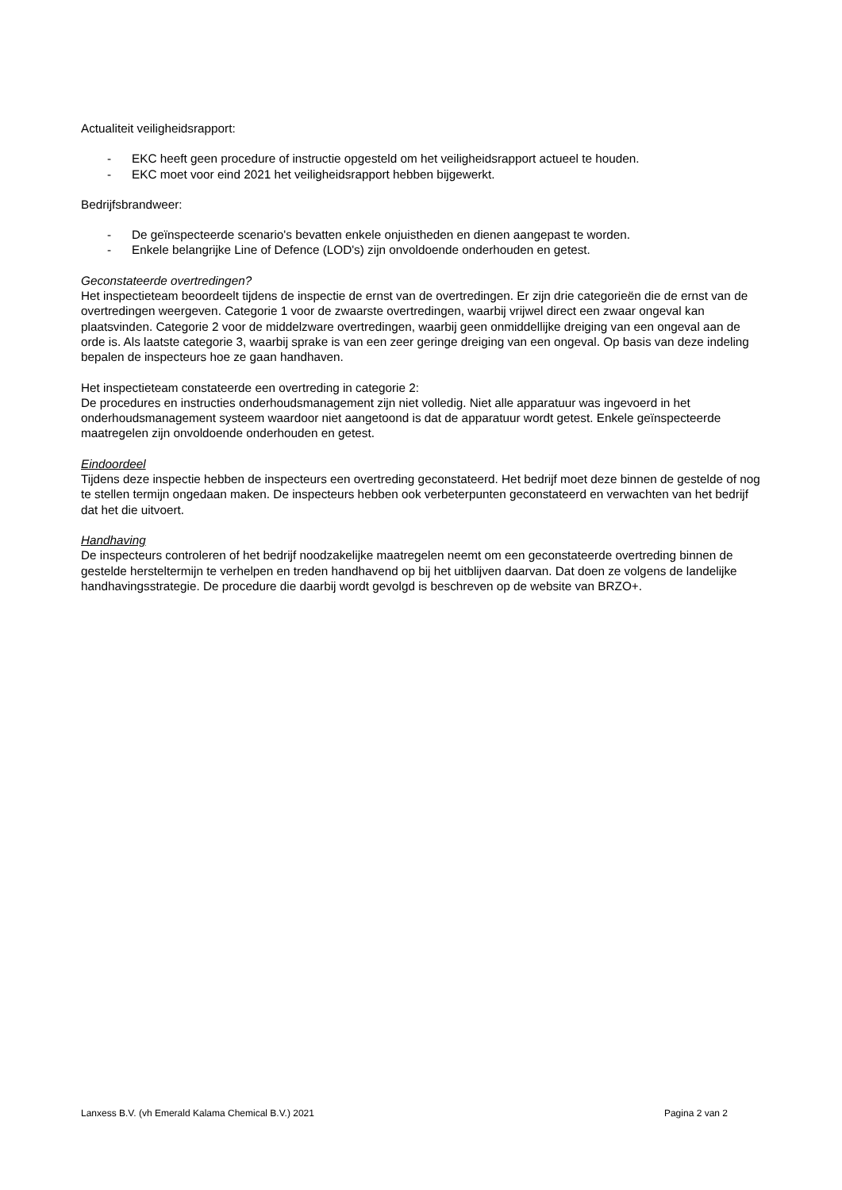Actualiteit veiligheidsrapport:
- EKC heeft geen procedure of instructie opgesteld om het veiligheidsrapport actueel te houden.
- EKC moet voor eind 2021 het veiligheidsrapport hebben bijgewerkt.
Bedrijfsbrandweer:
- De geïnspecteerde scenario's bevatten enkele onjuistheden en dienen aangepast te worden.
- Enkele belangrijke Line of Defence (LOD's) zijn onvoldoende onderhouden en getest.
Geconstateerde overtredingen?
Het inspectieteam beoordeelt tijdens de inspectie de ernst van de overtredingen. Er zijn drie categorieën die de ernst van de overtredingen weergeven. Categorie 1 voor de zwaarste overtredingen, waarbij vrijwel direct een zwaar ongeval kan plaatsvinden. Categorie 2 voor de middelzware overtredingen, waarbij geen onmiddellijke dreiging van een ongeval aan de orde is. Als laatste categorie 3, waarbij sprake is van een zeer geringe dreiging van een ongeval. Op basis van deze indeling bepalen de inspecteurs hoe ze gaan handhaven.
Het inspectieteam constateerde een overtreding in categorie 2:
De procedures en instructies onderhoudsmanagement zijn niet volledig. Niet alle apparatuur was ingevoerd in het onderhoudsmanagement systeem waardoor niet aangetoond is dat de apparatuur wordt getest. Enkele geïnspecteerde maatregelen zijn onvoldoende onderhouden en getest.
Eindoordeel
Tijdens deze inspectie hebben de inspecteurs een overtreding geconstateerd. Het bedrijf moet deze binnen de gestelde of nog te stellen termijn ongedaan maken. De inspecteurs hebben ook verbeterpunten geconstateerd en verwachten van het bedrijf dat het die uitvoert.
Handhaving
De inspecteurs controleren of het bedrijf noodzakelijke maatregelen neemt om een geconstateerde overtreding binnen de gestelde hersteltermijn te verhelpen en treden handhavend op bij het uitblijven daarvan. Dat doen ze volgens de landelijke handhavingsstrategie. De procedure die daarbij wordt gevolgd is beschreven op de website van BRZO+.
Lanxess B.V. (vh Emerald Kalama Chemical B.V.) 2021 Pagina 2 van 2